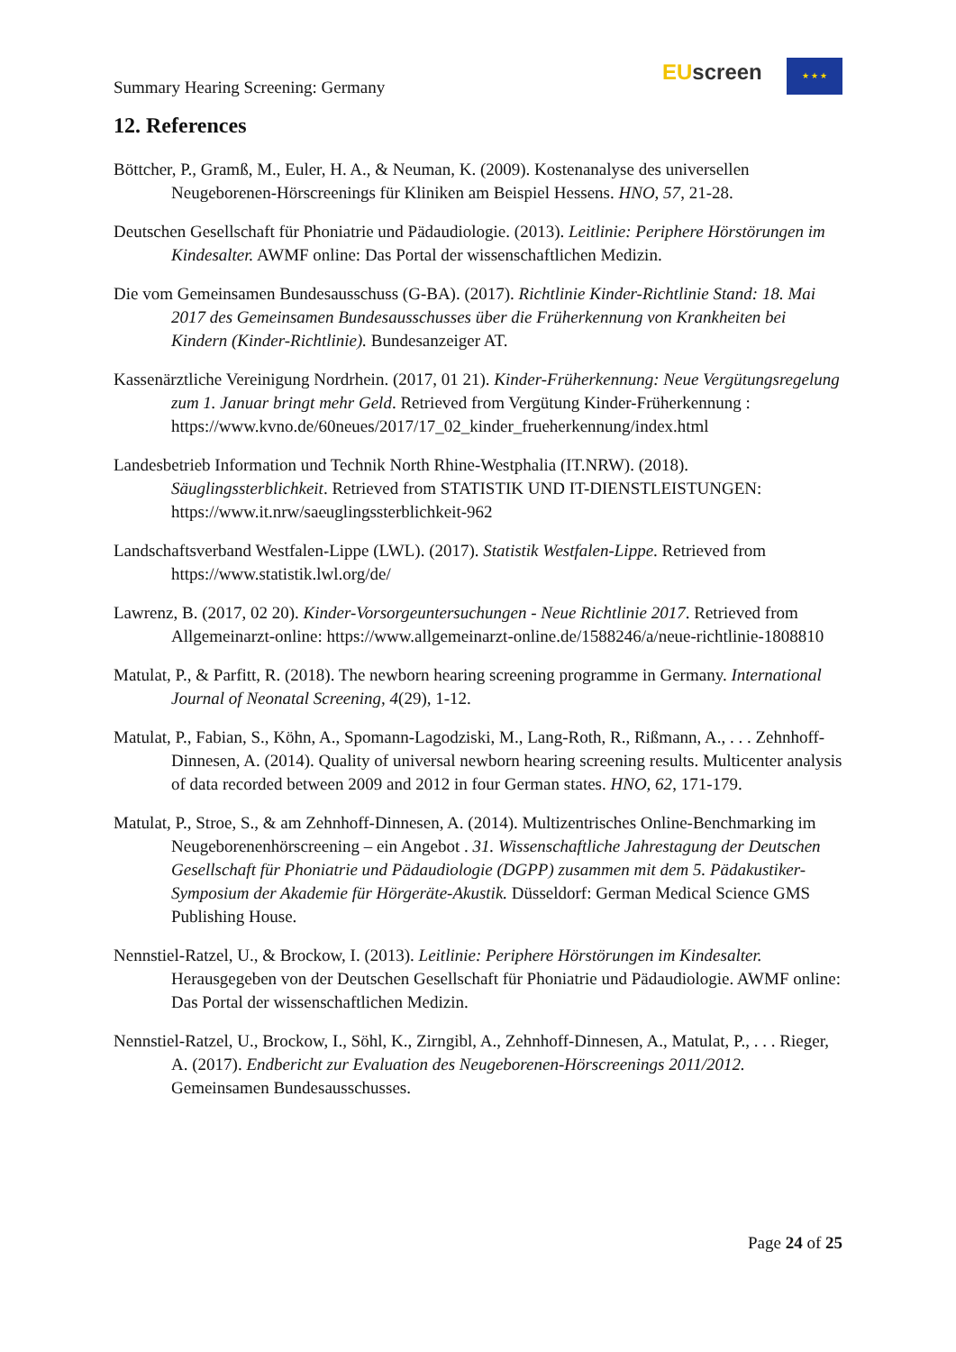Summary Hearing Screening: Germany
EUscreen ★ ★ ★
12. References
Böttcher, P., Gramß, M., Euler, H. A., & Neuman, K. (2009). Kostenanalyse des universellen Neugeborenen-Hörscreenings für Kliniken am Beispiel Hessens. HNO, 57, 21-28.
Deutschen Gesellschaft für Phoniatrie und Pädaudiologie. (2013). Leitlinie: Periphere Hörstörungen im Kindesalter. AWMF online: Das Portal der wissenschaftlichen Medizin.
Die vom Gemeinsamen Bundesausschuss (G-BA). (2017). Richtlinie Kinder-Richtlinie Stand: 18. Mai 2017 des Gemeinsamen Bundesausschusses über die Früherkennung von Krankheiten bei Kindern (Kinder-Richtlinie). Bundesanzeiger AT.
Kassenärztliche Vereinigung Nordrhein. (2017, 01 21). Kinder-Früherkennung: Neue Vergütungsregelung zum 1. Januar bringt mehr Geld. Retrieved from Vergütung Kinder-Früherkennung : https://www.kvno.de/60neues/2017/17_02_kinder_frueherkennung/index.html
Landesbetrieb Information und Technik North Rhine-Westphalia (IT.NRW). (2018). Säuglingssterblichkeit. Retrieved from STATISTIK UND IT-DIENSTLEISTUNGEN: https://www.it.nrw/saeuglingssterblichkeit-962
Landschaftsverband Westfalen-Lippe (LWL). (2017). Statistik Westfalen-Lippe. Retrieved from https://www.statistik.lwl.org/de/
Lawrenz, B. (2017, 02 20). Kinder-Vorsorgeuntersuchungen - Neue Richtlinie 2017. Retrieved from Allgemeinarzt-online: https://www.allgemeinarzt-online.de/1588246/a/neue-richtlinie-1808810
Matulat, P., & Parfitt, R. (2018). The newborn hearing screening programme in Germany. International Journal of Neonatal Screening, 4(29), 1-12.
Matulat, P., Fabian, S., Köhn, A., Spomann-Lagodziski, M., Lang-Roth, R., Rißmann, A., . . . Zehnhoff-Dinnesen, A. (2014). Quality of universal newborn hearing screening results. Multicenter analysis of data recorded between 2009 and 2012 in four German states. HNO, 62, 171-179.
Matulat, P., Stroe, S., & am Zehnhoff-Dinnesen, A. (2014). Multizentrisches Online-Benchmarking im Neugeborenenhörscreening – ein Angebot . 31. Wissenschaftliche Jahrestagung der Deutschen Gesellschaft für Phoniatrie und Pädaudiologie (DGPP) zusammen mit dem 5. Pädakustiker-Symposium der Akademie für Hörgeräte-Akustik. Düsseldorf: German Medical Science GMS Publishing House.
Nennstiel-Ratzel, U., & Brockow, I. (2013). Leitlinie: Periphere Hörstörungen im Kindesalter. Herausgegeben von der Deutschen Gesellschaft für Phoniatrie und Pädaudiologie. AWMF online: Das Portal der wissenschaftlichen Medizin.
Nennstiel-Ratzel, U., Brockow, I., Söhl, K., Zirngibl, A., Zehnhoff-Dinnesen, A., Matulat, P., . . . Rieger, A. (2017). Endbericht zur Evaluation des Neugeborenen-Hörscreenings 2011/2012. Gemeinsamen Bundesausschusses.
Page 24 of 25